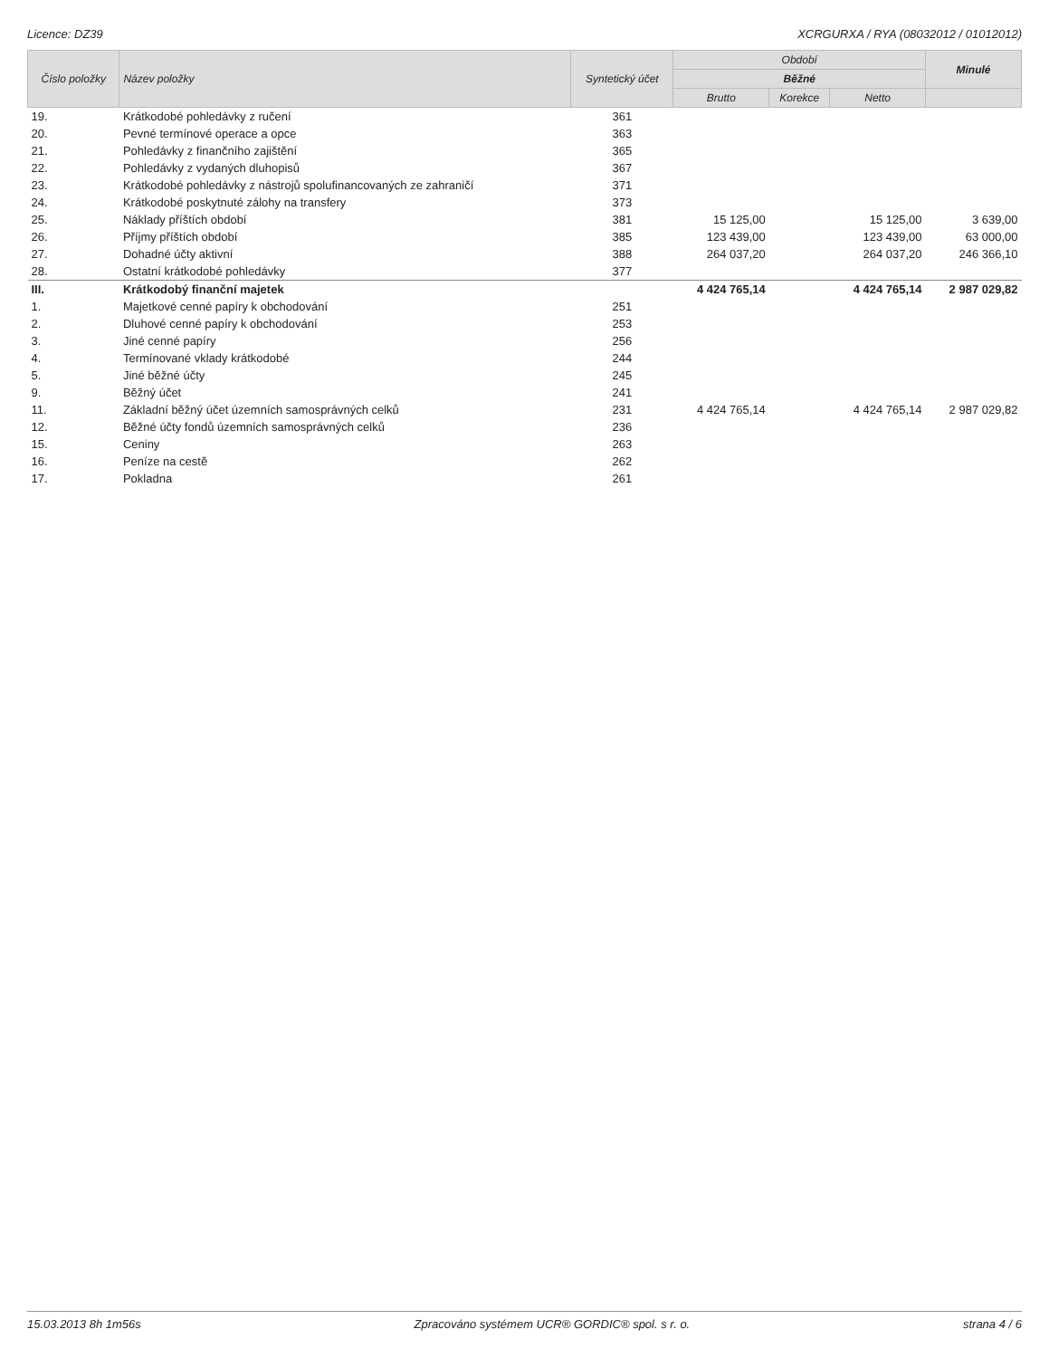Licence: DZ39 XCRGURXA / RYA (08032012 / 01012012)
| Číslo položky | Název položky | Syntetický účet | Období | | | Minulé |
| --- | --- | --- | --- | --- | --- | --- |
| | | | Běžné | | | |
| | | | Brutto | Korekce | Netto | |
| 19. | Krátkodobé pohledávky z ručení | 361 | | | | |
| 20. | Pevné termínové operace a opce | 363 | | | | |
| 21. | Pohledávky z finančního zajištění | 365 | | | | |
| 22. | Pohledávky z vydaných dluhopisů | 367 | | | | |
| 23. | Krátkodobé pohledávky z nástrojů spolufinancovaných ze zahraničí | 371 | | | | |
| 24. | Krátkodobé poskytnuté zálohy na transfery | 373 | | | | |
| 25. | Náklady příštích období | 381 | 15 125,00 | | 15 125,00 | 3 639,00 |
| 26. | Příjmy příštích období | 385 | 123 439,00 | | 123 439,00 | 63 000,00 |
| 27. | Dohadné účty aktivní | 388 | 264 037,20 | | 264 037,20 | 246 366,10 |
| 28. | Ostatní krátkodobé pohledávky | 377 | | | | |
| III. | Krátkodobý finanční majetek | | 4 424 765,14 | | 4 424 765,14 | 2 987 029,82 |
| 1. | Majetkové cenné papíry k obchodování | 251 | | | | |
| 2. | Dluhové cenné papíry k obchodování | 253 | | | | |
| 3. | Jiné cenné papíry | 256 | | | | |
| 4. | Termínované vklady krátkodobé | 244 | | | | |
| 5. | Jiné běžné účty | 245 | | | | |
| 9. | Běžný účet | 241 | | | | |
| 11. | Základní běžný účet územních samosprávných celků | 231 | 4 424 765,14 | | 4 424 765,14 | 2 987 029,82 |
| 12. | Běžné účty fondů územních samosprávných celků | 236 | | | | |
| 15. | Ceniny | 263 | | | | |
| 16. | Peníze na cestě | 262 | | | | |
| 17. | Pokladna | 261 | | | | |
15.03.2013 8h 1m56s Zpracováno systémem UCR® GORDIC® spol. s r. o. strana 4 / 6